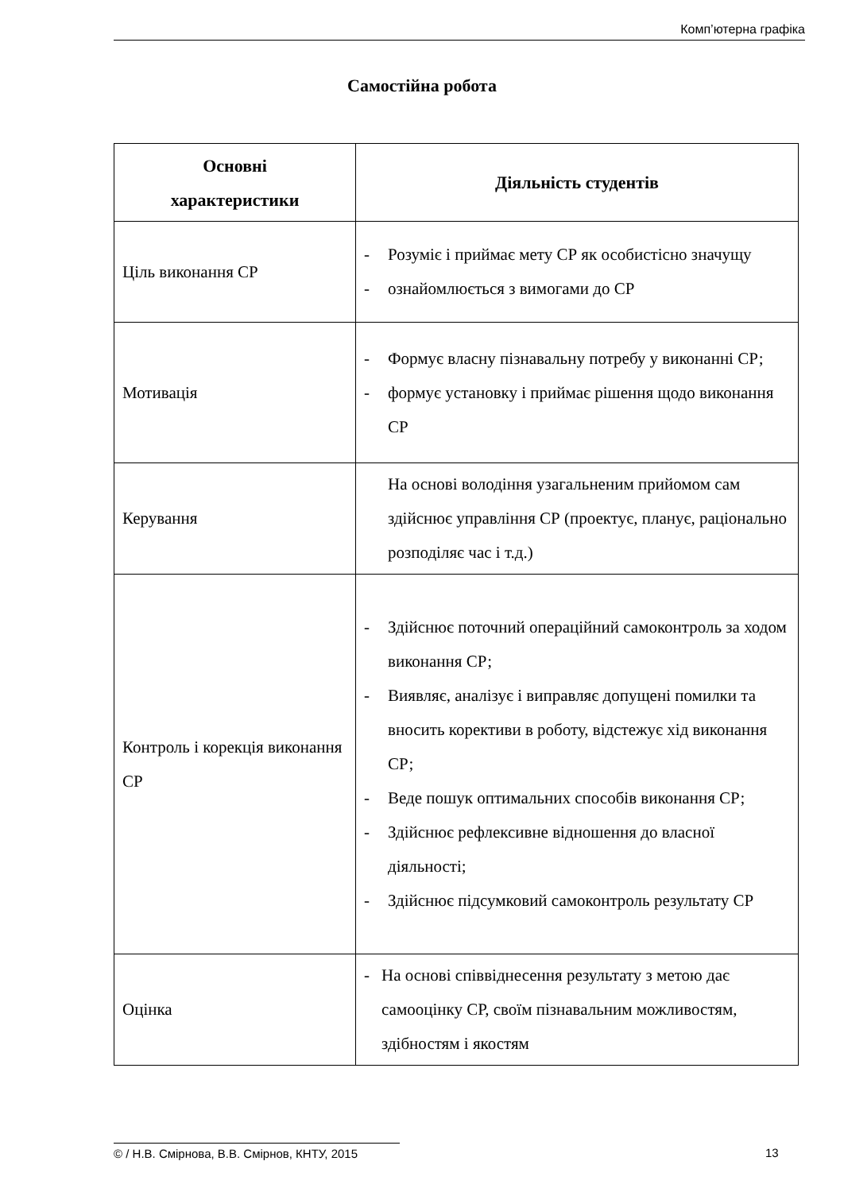Комп’ютерна графіка
Самостійна робота
| Основні характеристики | Діяльність студентів |
| --- | --- |
| Ціль виконання СР | - Розуміє і приймає мету СР як особистісно значущу - ознайомлюється з вимогами до СР |
| Мотивація | - Формує власну пізнавальну потребу у виконанні СР; - формує установку і приймає рішення щодо виконання СР |
| Керування | На основі володіння узагальненим прийомом сам здійснює управління СР (проектує, планує, раціонально розподіляє час і т.д.) |
| Контроль і корекція виконання СР | - Здійснює поточний операційний самоконтроль за ходом виконання СР; - Виявляє, аналізує і виправляє допущені помилки та вносить корективи в роботу, відстежує хід виконання СР; - Веде пошук оптимальних способів виконання СР; - Здійснює рефлексивне відношення до власної діяльності; - Здійснює підсумковий самоконтроль результату СР |
| Оцінка | - На основі співвіднесення результату з метою дає самооцінку СР, своїм пізнавальним можливостям, здібностям і якостям |
© / Н.В. Смірнова, В.В. Смірнов, КНТУ, 2015
13